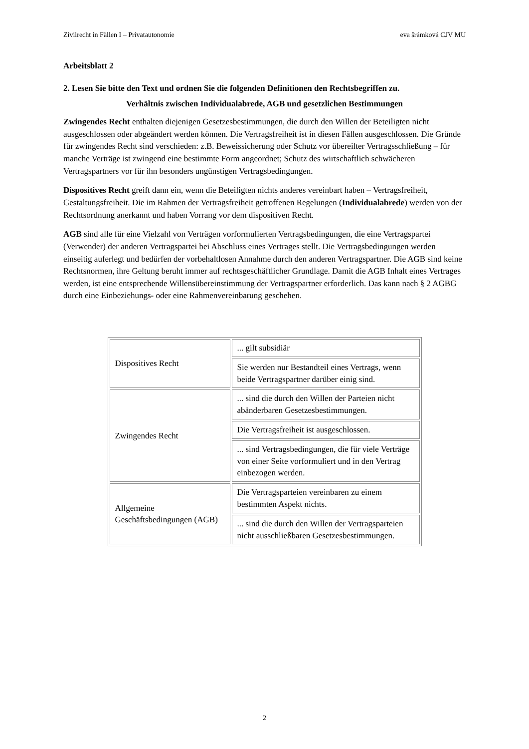Zivilrecht in Fällen I – Privatautonomie eva šrámková CJV MU
Arbeitsblatt 2
2. Lesen Sie bitte den Text und ordnen Sie die folgenden Definitionen den Rechtsbegriffen zu.
Verhältnis zwischen Individualabrede, AGB und gesetzlichen Bestimmungen
Zwingendes Recht enthalten diejenigen Gesetzesbestimmungen, die durch den Willen der Beteiligten nicht ausgeschlossen oder abgeändert werden können. Die Vertragsfreiheit ist in diesen Fällen ausgeschlossen. Die Gründe für zwingendes Recht sind verschieden: z.B. Beweissicherung oder Schutz vor übereilter Vertragsschließung – für manche Verträge ist zwingend eine bestimmte Form angeordnet; Schutz des wirtschaftlich schwächeren Vertragspartners vor für ihn besonders ungünstigen Vertragsbedingungen.
Dispositives Recht greift dann ein, wenn die Beteiligten nichts anderes vereinbart haben – Vertragsfreiheit, Gestaltungsfreiheit. Die im Rahmen der Vertragsfreiheit getroffenen Regelungen (Individualabrede) werden von der Rechtsordnung anerkannt und haben Vorrang vor dem dispositiven Recht.
AGB sind alle für eine Vielzahl von Verträgen vorformulierten Vertragsbedingungen, die eine Vertragspartei (Verwender) der anderen Vertragspartei bei Abschluss eines Vertrages stellt. Die Vertragsbedingungen werden einseitig auferlegt und bedürfen der vorbehaltlosen Annahme durch den anderen Vertragspartner. Die AGB sind keine Rechtsnormen, ihre Geltung beruht immer auf rechtsgeschäftlicher Grundlage. Damit die AGB Inhalt eines Vertrages werden, ist eine entsprechende Willensübereinstimmung der Vertragspartner erforderlich. Das kann nach § 2 AGBG durch eine Einbeziehungs- oder eine Rahmenvereinbarung geschehen.
| Dispositives Recht | ... gilt subsidiär |
| | Sie werden nur Bestandteil eines Vertrags, wenn beide Vertragspartner darüber einig sind. |
| Zwingendes Recht | ... sind die durch den Willen der Parteien nicht abänderbaren Gesetzesbestimmungen. |
| | Die Vertragsfreiheit ist ausgeschlossen. |
| | ... sind Vertragsbedingungen, die für viele Verträge von einer Seite vorformuliert und in den Vertrag einbezogen werden. |
| Allgemeine Geschäftsbedingungen (AGB) | Die Vertragsparteien vereinbaren zu einem bestimmten Aspekt nichts. |
| | ... sind die durch den Willen der Vertragsparteien nicht ausschließbaren Gesetzesbestimmungen. |
2